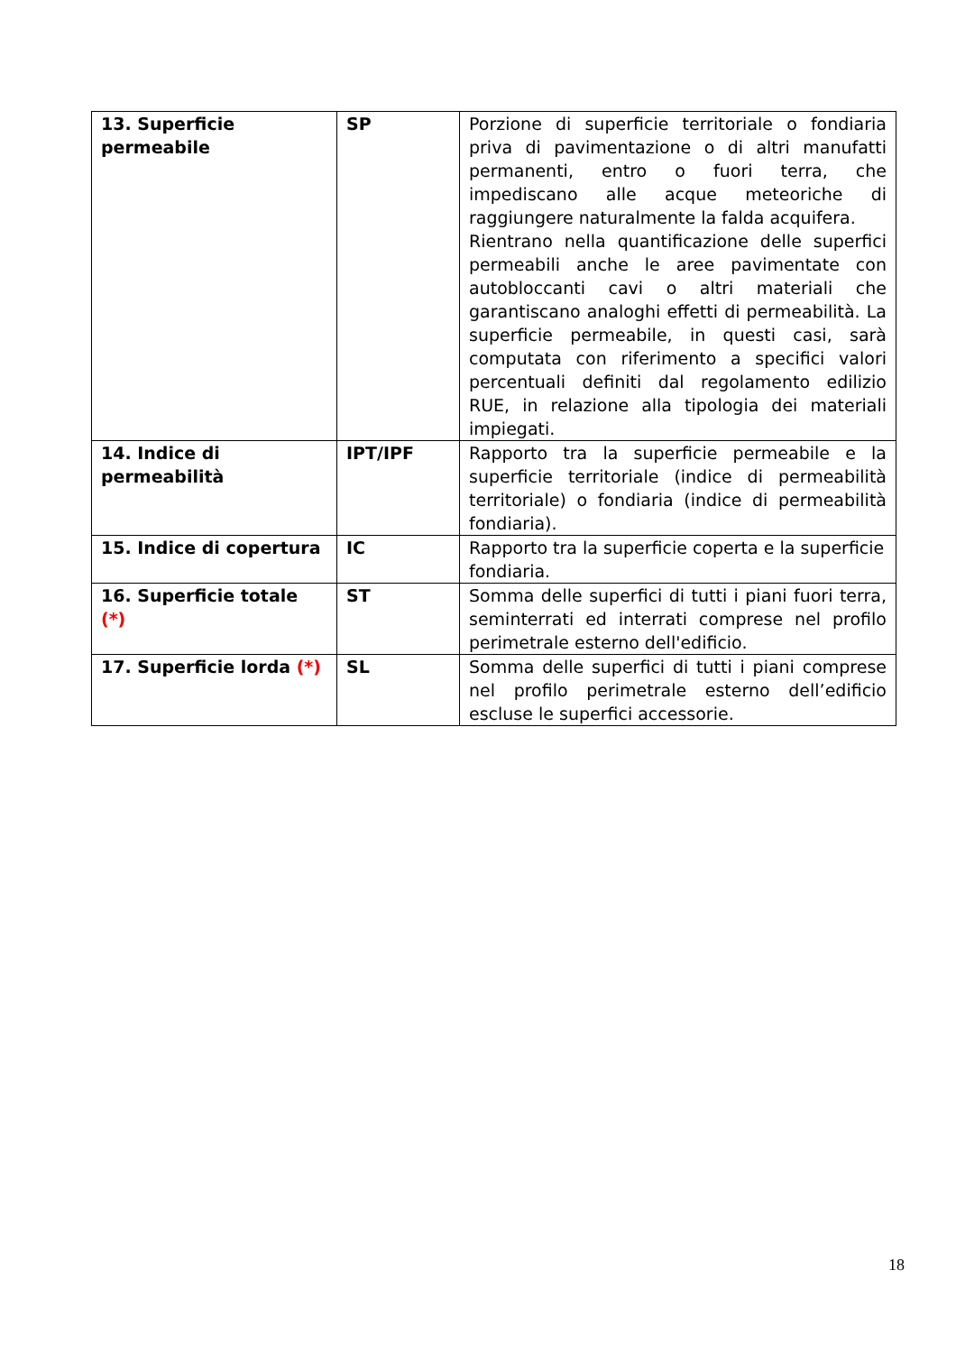| 13. Superficie permeabile | SP | Porzione di superficie territoriale o fondiaria priva di pavimentazione o di altri manufatti permanenti, entro o fuori terra, che impediscano alle acque meteoriche di raggiungere naturalmente la falda acquifera. Rientrano nella quantificazione delle superfici permeabili anche le aree pavimentate con autobloccanti cavi o altri materiali che garantiscano analoghi effetti di permeabilità. La superficie permeabile, in questi casi, sarà computata con riferimento a specifici valori percentuali definiti dal regolamento edilizio RUE, in relazione alla tipologia dei materiali impiegati. |
| 14. Indice di permeabilità | IPT/IPF | Rapporto tra la superficie permeabile e la superficie territoriale (indice di permeabilità territoriale) o fondiaria (indice di permeabilità fondiaria). |
| 15. Indice di copertura | IC | Rapporto tra la superficie coperta e la superficie fondiaria. |
| 16. Superficie totale (*) | ST | Somma delle superfici di tutti i piani fuori terra, seminterrati ed interrati comprese nel profilo perimetrale esterno dell'edificio. |
| 17. Superficie lorda (*) | SL | Somma delle superfici di tutti i piani comprese nel profilo perimetrale esterno dell’edificio escluse le superfici accessorie. |
18